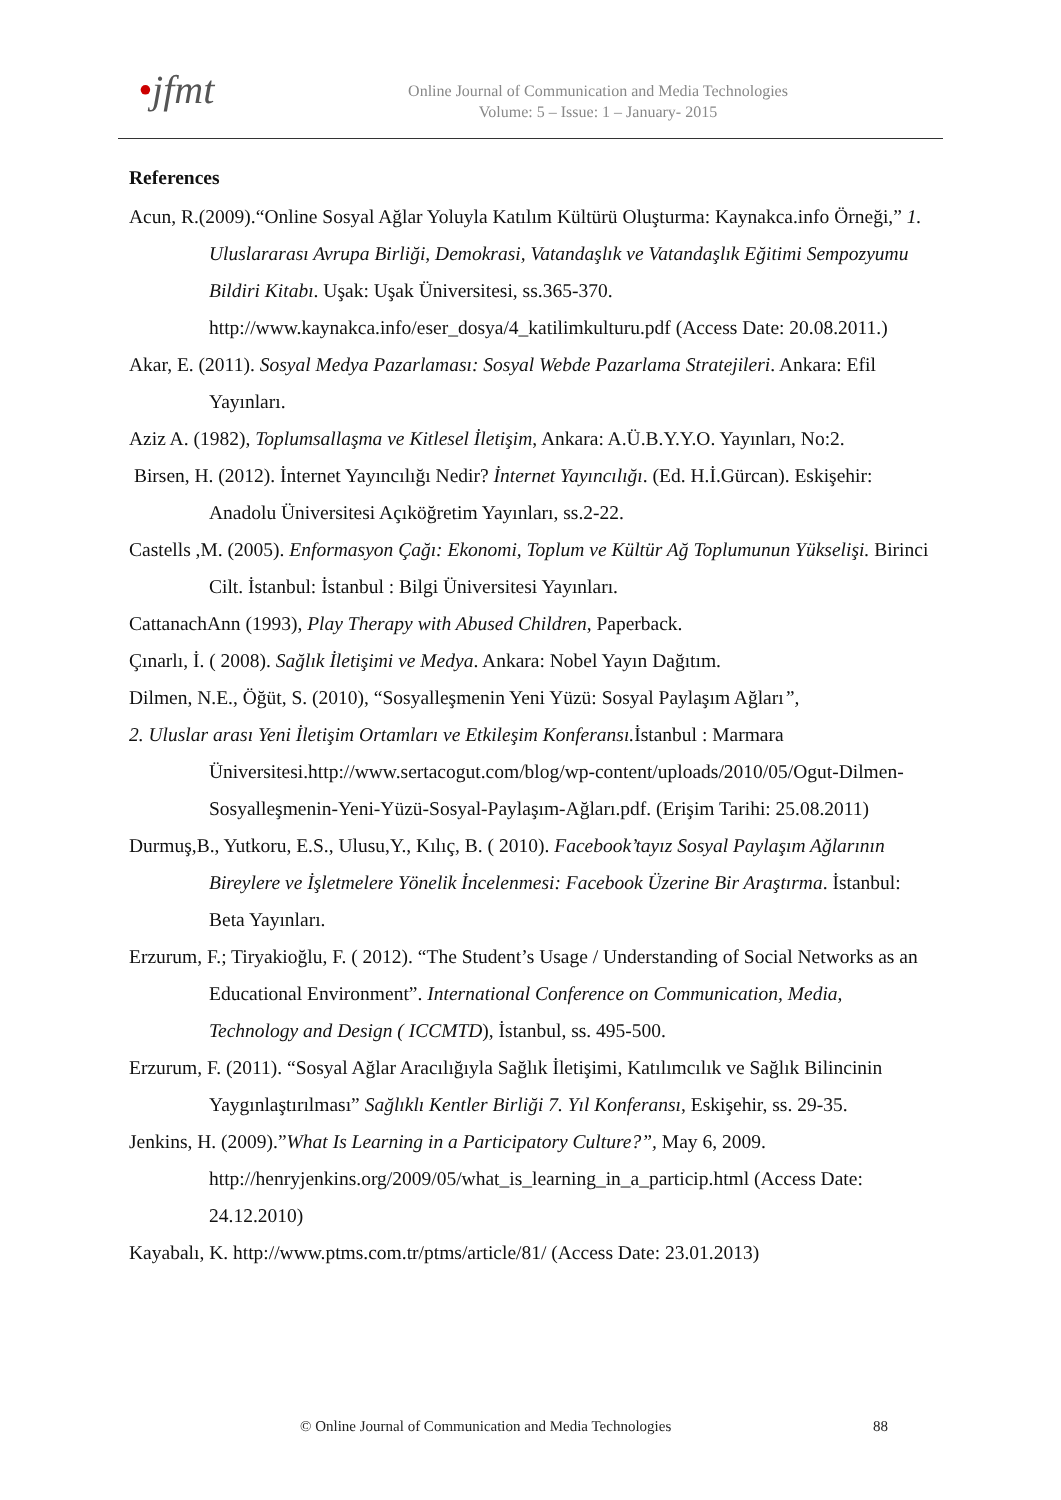•jfmt
Online Journal of Communication and Media Technologies
Volume: 5 – Issue: 1 – January- 2015
References
Acun, R.(2009).“Online Sosyal Ağlar Yoluyla Katılım Kültürü Oluşturma: Kaynakca.info Örneği,” 1. Uluslararası Avrupa Birliği, Demokrasi, Vatandaşlık ve Vatandaşlık Eğitimi Sempozyumu Bildiri Kitabı. Uşak: Uşak Üniversitesi, ss.365-370. http://www.kaynakca.info/eser_dosya/4_katilimkulturu.pdf (Access Date: 20.08.2011.)
Akar, E. (2011). Sosyal Medya Pazarlaması: Sosyal Webde Pazarlama Stratejileri. Ankara: Efil Yayınları.
Aziz A. (1982), Toplumsallaşma ve Kitlesel İletişim, Ankara: A.Ü.B.Y.Y.O. Yayınları, No:2.
Birsen, H. (2012). İnternet Yayıncılığı Nedir? İnternet Yayıncılığı. (Ed. H.İ.Gürcan). Eskişehir: Anadolu Üniversitesi Açıköğretim Yayınları, ss.2-22.
Castells ,M. (2005). Enformasyon Çağı: Ekonomi, Toplum ve Kültür Ağ Toplumunun Yükselişi. Birinci Cilt. İstanbul: İstanbul : Bilgi Üniversitesi Yayınları.
CattanachAnn (1993), Play Therapy with Abused Children, Paperback.
Çınarlı, İ. ( 2008). Sağlık İletişimi ve Medya. Ankara: Nobel Yayın Dağıtım.
Dilmen, N.E., Öğüt, S. (2010), “Sosyalleşmenin Yeni Yüzü: Sosyal Paylaşım Ağları”,
2. Uluslar arası Yeni İletişim Ortamları ve Etkileşim Konferansı. İstanbul : Marmara Üniversitesi.http://www.sertacogut.com/blog/wp-content/uploads/2010/05/Ogut-Dilmen-Sosyalleşmenin-Yeni-Yüzü-Sosyal-Paylaşım-Ağları.pdf. (Erişim Tarihi: 25.08.2011)
Durmuş,B., Yutkoru, E.S., Ulusu,Y., Kılıç, B. ( 2010). Facebook’tayız Sosyal Paylaşım Ağlarının Bireylere ve İşletmelere Yönelik İncelenmesi: Facebook Üzerine Bir Araştırma. İstanbul: Beta Yayınları.
Erzurum, F.; Tiryakioğlu, F. ( 2012). “The Student’s Usage / Understanding of Social Networks as an Educational Environment”. International Conference on Communication, Media, Technology and Design ( ICCMTD), İstanbul, ss. 495-500.
Erzurum, F. (2011). “Sosyal Ağlar Aracılığıyla Sağlık İletişimi, Katılımcılık ve Sağlık Bilincinin Yaygınlaştırılması” Sağlıklı Kentler Birliği 7. Yıl Konferansı, Eskişehir, ss. 29-35.
Jenkins, H. (2009).”What Is Learning in a Participatory Culture?”, May 6, 2009. http://henryjenkins.org/2009/05/what_is_learning_in_a_particip.html (Access Date: 24.12.2010)
Kayabalı, K. http://www.ptms.com.tr/ptms/article/81/ (Access Date: 23.01.2013)
© Online Journal of Communication and Media Technologies 88